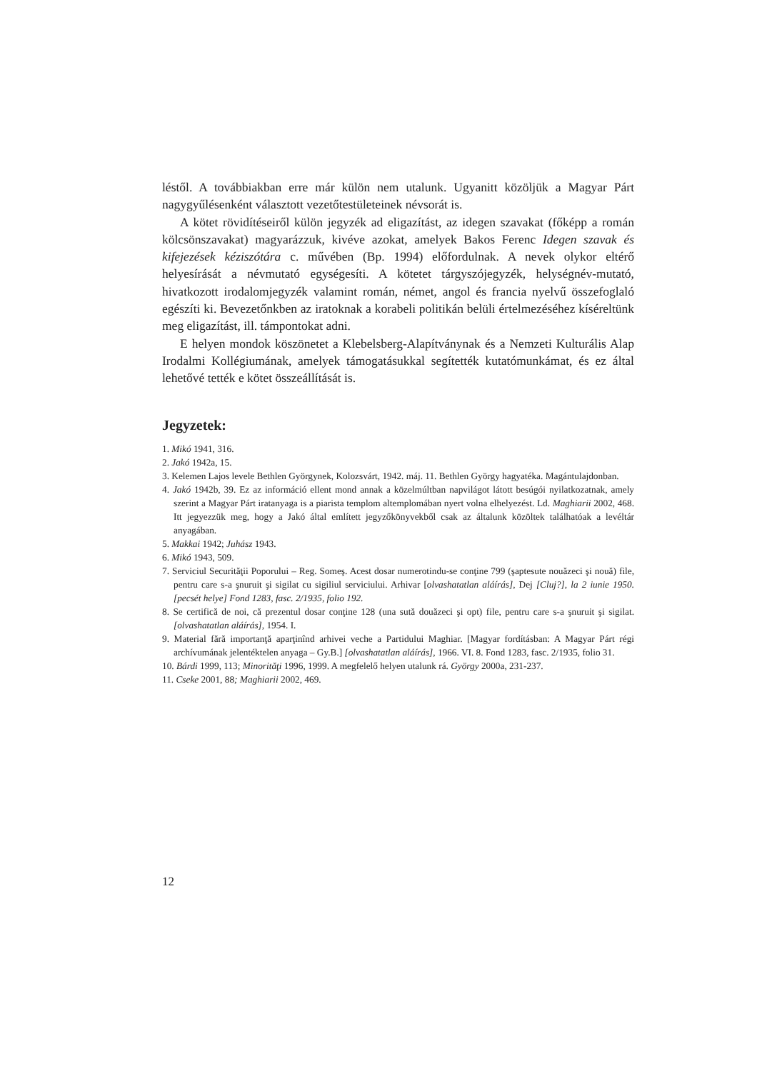léstől. A továbbiakban erre már külön nem utalunk. Ugyanitt közöljük a Magyar Párt nagygyűlésenként választott vezetőtestületeinek névsorát is.
A kötet rövidítéseiről külön jegyzék ad eligazítást, az idegen szavakat (főképp a román kölcsönszavakat) magyarázzuk, kivéve azokat, amelyek Bakos Ferenc Idegen szavak és kifejezések kéziszótára c. művében (Bp. 1994) előfordulnak. A nevek olykor eltérő helyesírását a névmutató egységesíti. A kötetet tárgyszójegyzék, helységnév-mutató, hivatkozott irodalomjegyzék valamint román, német, angol és francia nyelvű összefoglaló egészíti ki. Bevezetőnkben az iratoknak a korabeli politikán belüli értelmezéséhez kíséreltünk meg eligazítást, ill. támpontokat adni.
E helyen mondok köszönetet a Klebelsberg-Alapítványnak és a Nemzeti Kulturális Alap Irodalmi Kollégiumának, amelyek támogatásukkal segítették kutatómunkámat, és ez által lehetővé tették e kötet összeállítását is.
Jegyzetek:
1. Mikó 1941, 316.
2. Jakó 1942a, 15.
3. Kelemen Lajos levele Bethlen Györgynek, Kolozsvárt, 1942. máj. 11. Bethlen György hagyatéka. Magántulajdonban.
4. Jakó 1942b, 39. Ez az információ ellent mond annak a közelmúltban napvilágot látott besúgói nyilatkozatnak, amely szerint a Magyar Párt iratanyaga is a piarista templom altemplomában nyert volna elhelyezést. Ld. Maghiarii 2002, 468. Itt jegyezzük meg, hogy a Jakó által említett jegyzőkönyvekből csak az általunk közöltek találhatóak a levéltár anyagában.
5. Makkai 1942; Juhász 1943.
6. Mikó 1943, 509.
7. Serviciul Securităţii Poporului – Reg. Someş. Acest dosar numerotindu-se conţine 799 (şaptesute nouăzeci şi nouă) file, pentru care s-a şnuruit şi sigilat cu sigiliul serviciului. Arhivar [olvashatatlan aláírás], Dej [Cluj?], la 2 iunie 1950. [pecsét helye] Fond 1283, fasc. 2/1935, folio 192.
8. Se certifică de noi, că prezentul dosar conţine 128 (una sută douăzeci şi opt) file, pentru care s-a şnuruit şi sigilat. [olvashatatlan aláírás], 1954. I.
9. Material fără importanţă aparţinînd arhivei veche a Partidului Maghiar. [Magyar fordításban: A Magyar Párt régi archívumának jelentéktelen anyaga – Gy.B.] [olvashatatlan aláírás], 1966. VI. 8. Fond 1283, fasc. 2/1935, folio 31.
10. Bárdi 1999, 113; Minorităţi 1996, 1999. A megfelelő helyen utalunk rá. György 2000a, 231-237.
11. Cseke 2001, 88; Maghiarii 2002, 469.
12